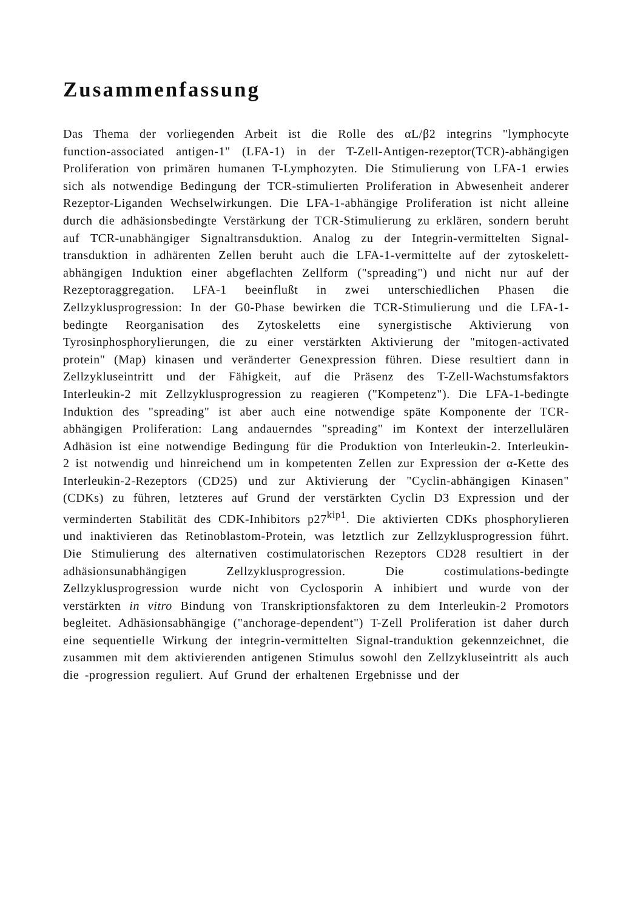Zusammenfassung
Das Thema der vorliegenden Arbeit ist die Rolle des αL/β2 integrins "lymphocyte function-associated antigen-1" (LFA-1) in der T-Zell-Antigen-rezeptor(TCR)-abhängigen Proliferation von primären humanen T-Lymphozyten. Die Stimulierung von LFA-1 erwies sich als notwendige Bedingung der TCR-stimulierten Proliferation in Abwesenheit anderer Rezeptor-Liganden Wechselwirkungen. Die LFA-1-abhängige Proliferation ist nicht alleine durch die adhäsionsbedingte Verstärkung der TCR-Stimulierung zu erklären, sondern beruht auf TCR-unabhängiger Signaltransduktion. Analog zu der Integrin-vermittelten Signal-transduktion in adhärenten Zellen beruht auch die LFA-1-vermittelte auf der zytoskelett-abhängigen Induktion einer abgeflachten Zellform ("spreading") und nicht nur auf der Rezeptoraggregation. LFA-1 beeinflußt in zwei unterschiedlichen Phasen die Zellzyklusprogression: In der G0-Phase bewirken die TCR-Stimulierung und die LFA-1-bedingte Reorganisation des Zytoskeletts eine synergistische Aktivierung von Tyrosinphosphorylierungen, die zu einer verstärkten Aktivierung der "mitogen-activated protein" (Map) kinasen und veränderter Genexpression führen. Diese resultiert dann in Zellzykluseintritt und der Fähigkeit, auf die Präsenz des T-Zell-Wachstumsfaktors Interleukin-2 mit Zellzyklusprogression zu reagieren ("Kompetenz"). Die LFA-1-bedingte Induktion des "spreading" ist aber auch eine notwendige späte Komponente der TCR-abhängigen Proliferation: Lang andauerndes "spreading" im Kontext der interzellulären Adhäsion ist eine notwendige Bedingung für die Produktion von Interleukin-2. Interleukin-2 ist notwendig und hinreichend um in kompetenten Zellen zur Expression der α-Kette des Interleukin-2-Rezeptors (CD25) und zur Aktivierung der "Cyclin-abhängigen Kinasen" (CDKs) zu führen, letzteres auf Grund der verstärkten Cyclin D3 Expression und der verminderten Stabilität des CDK-Inhibitors p27<sup>kip1</sup>. Die aktivierten CDKs phosphorylieren und inaktivieren das Retinoblastom-Protein, was letztlich zur Zellzyklusprogression führt. Die Stimulierung des alternativen costimulatorischen Rezeptors CD28 resultiert in der adhäsionsunabhängigen Zellzyklusprogression. Die costimulations-bedingte Zellzyklusprogression wurde nicht von Cyclosporin A inhibiert und wurde von der verstärkten in vitro Bindung von Transkriptionsfaktoren zu dem Interleukin-2 Promotors begleitet. Adhäsionsabhängige ("anchorage-dependent") T-Zell Proliferation ist daher durch eine sequentielle Wirkung der integrin-vermittelten Signal-tranduktion gekennzeichnet, die zusammen mit dem aktivierenden antigenen Stimulus sowohl den Zellzykluseintritt als auch die -progression reguliert. Auf Grund der erhaltenen Ergebnisse und der